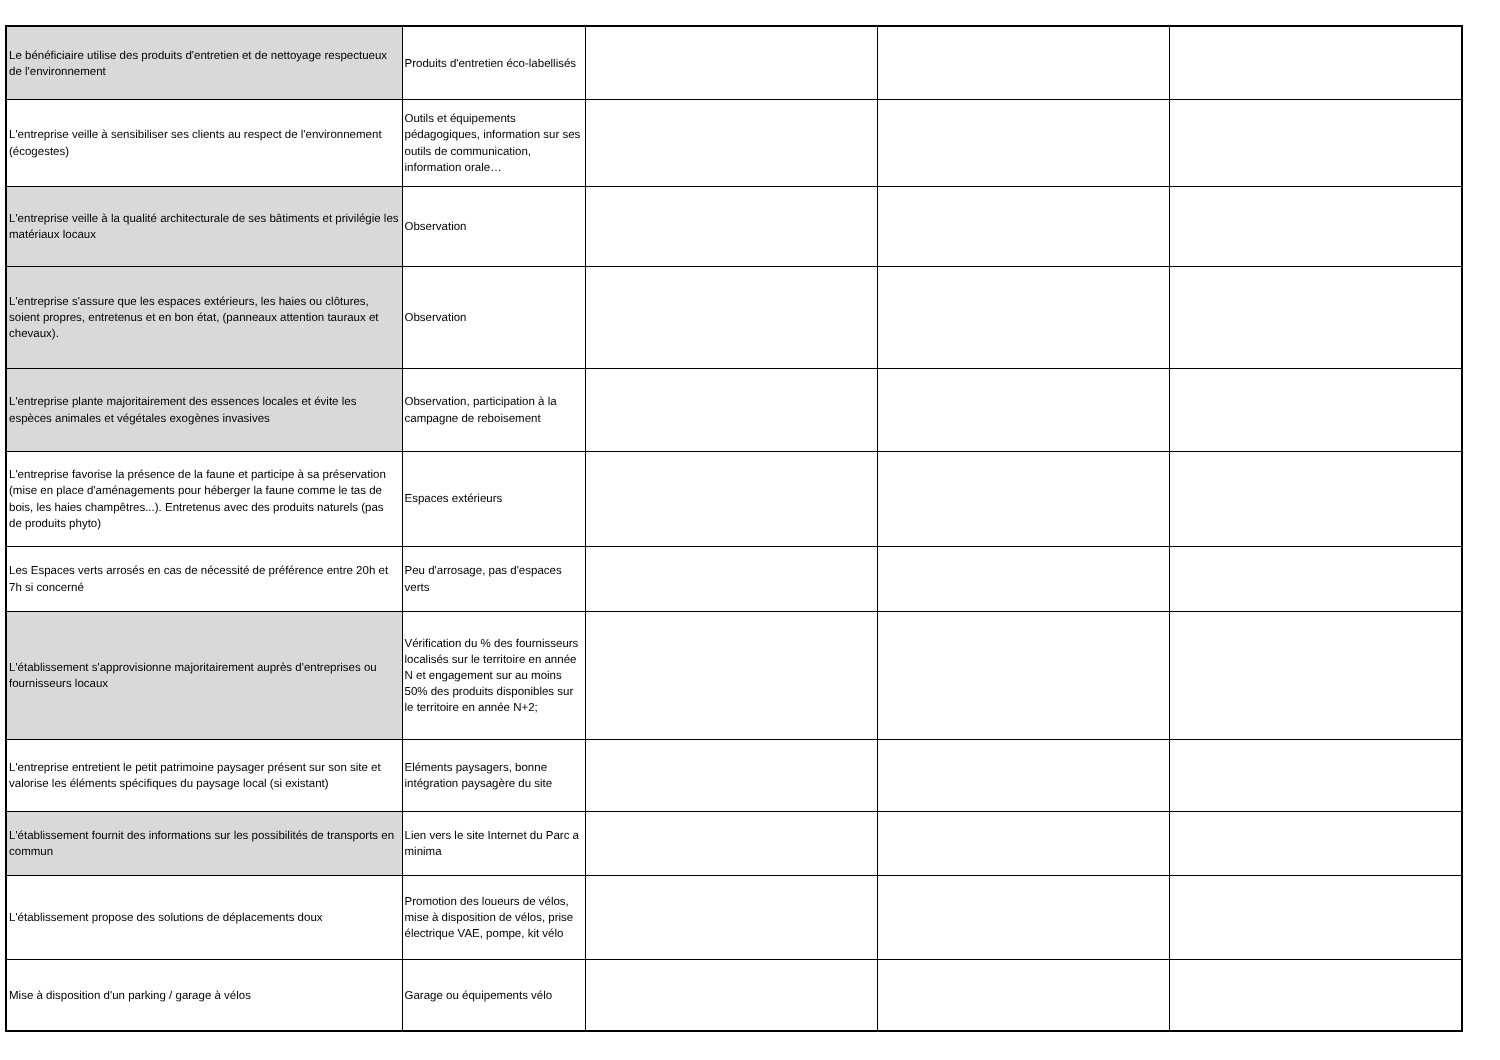| Le bénéficiaire utilise des produits d'entretien et de nettoyage respectueux de l'environnement | Produits d'entretien éco-labellisés | | | |
| L'entreprise veille à sensibiliser ses clients au respect de l'environnement (écogestes) | Outils et équipements pédagogiques, information sur ses outils de communication, information orale… | | | |
| L'entreprise veille à la qualité architecturale de ses bâtiments et privilégie les matériaux locaux | Observation | | | |
| L'entreprise s'assure que les espaces extérieurs, les haies ou clôtures, soient propres, entretenus et en bon état, (panneaux attention tauraux et chevaux). | Observation | | | |
| L'entreprise plante majoritairement des essences locales et évite les espèces animales et végétales exogènes invasives | Observation, participation à la campagne de reboisement | | | |
| L'entreprise favorise la présence de la faune et participe à sa préservation (mise en place d'aménagements pour héberger la faune comme le tas de bois, les haies champêtres...). Entretenus avec des produits naturels (pas de produits phyto) | Espaces extérieurs | | | |
| Les Espaces verts arrosés en cas de nécessité de préférence entre 20h et 7h si concerné | Peu d'arrosage, pas d'espaces verts | | | |
| L'établissement s'approvisionne majoritairement auprès d'entreprises ou fournisseurs locaux | Vérification du % des fournisseurs localisés sur le territoire en année N et engagement sur au moins 50% des produits disponibles sur le territoire en année N+2; | | | |
| L'entreprise entretient le petit patrimoine paysager présent sur son site et valorise les éléments spécifiques du paysage local (si existant) | Eléments paysagers, bonne intégration paysagère du site | | | |
| L'établissement fournit des informations sur les possibilités de transports en commun | Lien vers le site Internet du Parc a minima | | | |
| L'établissement propose des solutions de déplacements doux | Promotion des loueurs de vélos, mise à disposition de vélos, prise électrique VAE, pompe, kit vélo | | | |
| Mise à disposition d'un parking / garage à vélos | Garage ou équipements vélo | | | |